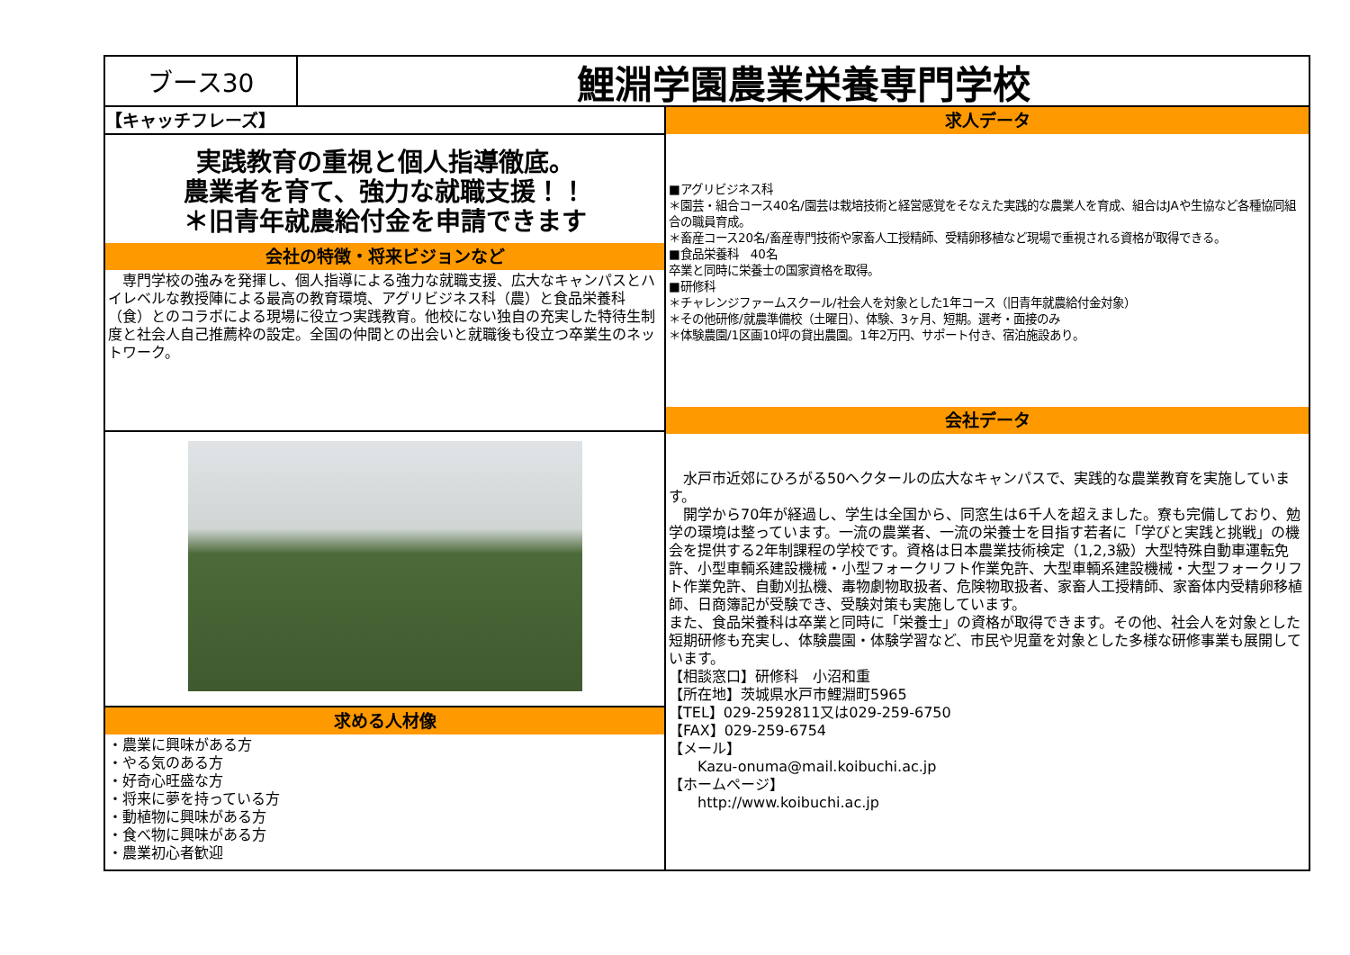ブース30
鯉淵学園農業栄養専門学校
【キャッチフレーズ】
実践教育の重視と個人指導徹底。
農業者を育て、強力な就職支援！！
＊旧青年就農給付金を申請できます
会社の特徴・将来ビジョンなど
　専門学校の強みを発揮し、個人指導による強力な就職支援、広大なキャンパスとハイレベルな教授陣による最高の教育環境、アグリビジネス科（農）と食品栄養科（食）とのコラボによる現場に役立つ実践教育。他校にない独自の充実した特待生制度と社会人自己推薦枠の設定。全国の仲間との出会いと就職後も役立つ卒業生のネットワーク。
求める人材像
・農業に興味がある方
・やる気のある方
・好奇心旺盛な方
・将来に夢を持っている方
・動植物に興味がある方
・食べ物に興味がある方
・農業初心者歓迎
求人データ
■アグリビジネス科
＊園芸・組合コース40名/園芸は栽培技術と経営感覚をそなえた実践的な農業人を育成、組合はJAや生協など各種協同組合の職員育成。
＊畜産コース20名/畜産専門技術や家畜人工授精師、受精卵移植など現場で重視される資格が取得できる。
■食品栄養科　40名
卒業と同時に栄養士の国家資格を取得。
■研修科
＊チャレンジファームスクール/社会人を対象とした1年コース（旧青年就農給付金対象）
＊その他研修/就農準備校（土曜日）、体験、3ヶ月、短期。選考・面接のみ
＊体験農園/1区画10坪の貸出農園。1年2万円、サポート付き、宿泊施設あり。
会社データ
　水戸市近郊にひろがる50ヘクタールの広大なキャンパスで、実践的な農業教育を実施しています。
　開学から70年が経過し、学生は全国から、同窓生は6千人を超えました。寮も完備しており、勉学の環境は整っています。一流の農業者、一流の栄養士を目指す若者に「学びと実践と挑戦」の機会を提供する2年制課程の学校です。資格は日本農業技術検定（1,2,3級）大型特殊自動車運転免許、小型車輌系建設機械・小型フォークリフト作業免許、大型車輌系建設機械・大型フォークリフト作業免許、自動刈払機、毒物劇物取扱者、危険物取扱者、家畜人工授精師、家畜体内受精卵移植師、日商簿記が受験でき、受験対策も実施しています。
また、食品栄養科は卒業と同時に「栄養士」の資格が取得できます。その他、社会人を対象とした短期研修も充実し、体験農園・体験学習など、市民や児童を対象とした多様な研修事業も展開しています。
【相談窓口】研修科　小沼和重
【所在地】茨城県水戸市鯉淵町5965
【TEL】029-2592811又は029-259-6750
【FAX】029-259-6754
【メール】
　　Kazu-onuma@mail.koibuchi.ac.jp
【ホームページ】
　　http://www.koibuchi.ac.jp